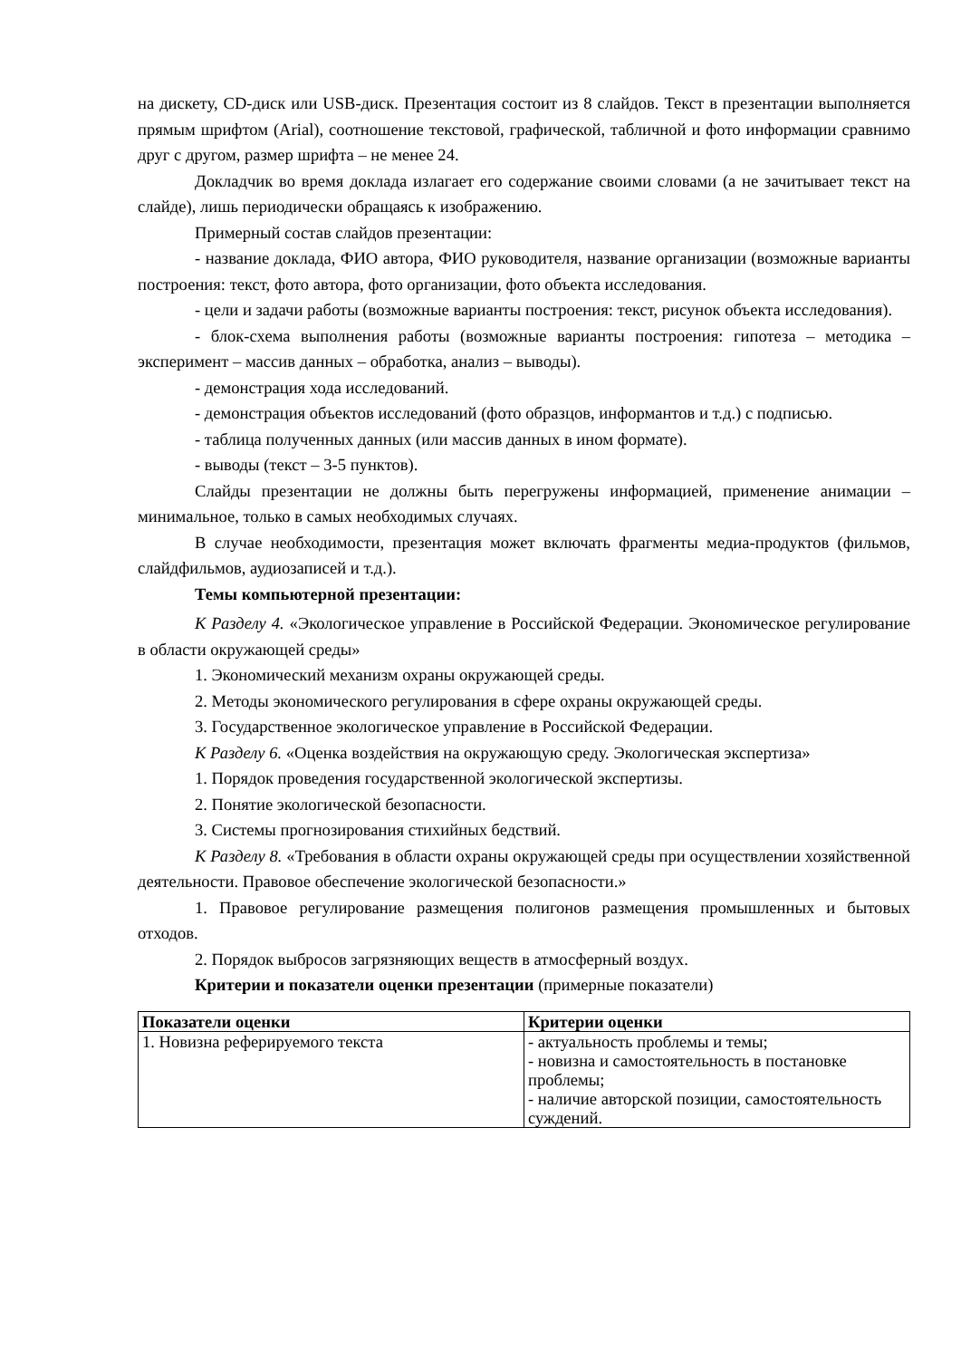на дискету, CD-диск или USB-диск. Презентация состоит из 8 слайдов. Текст в презентации выполняется прямым шрифтом (Arial), соотношение текстовой, графической, табличной и фото информации сравнимо друг с другом, размер шрифта – не менее 24.
Докладчик во время доклада излагает его содержание своими словами (а не зачитывает текст на слайде), лишь периодически обращаясь к изображению.
Примерный состав слайдов презентации:
- название доклада, ФИО автора, ФИО руководителя, название организации (возможные варианты построения: текст, фото автора, фото организации, фото объекта исследования.
- цели и задачи работы (возможные варианты построения: текст, рисунок объекта исследования).
- блок-схема выполнения работы (возможные варианты построения: гипотеза – методика – эксперимент – массив данных – обработка, анализ – выводы).
- демонстрация хода исследований.
- демонстрация объектов исследований (фото образцов, информантов и т.д.) с подписью.
- таблица полученных данных (или массив данных в ином формате).
- выводы (текст – 3-5 пунктов).
Слайды презентации не должны быть перегружены информацией, применение анимации – минимальное, только в самых необходимых случаях.
В случае необходимости, презентация может включать фрагменты медиа-продуктов (фильмов, слайдфильмов, аудиозаписей и т.д.).
Темы компьютерной презентации:
К Разделу 4. «Экологическое управление в Российской Федерации. Экономическое регулирование в области окружающей среды»
1. Экономический механизм охраны окружающей среды.
2. Методы экономического регулирования в сфере охраны окружающей среды.
3. Государственное экологическое управление в Российской Федерации.
К Разделу 6. «Оценка воздействия на окружающую среду. Экологическая экспертиза»
1. Порядок проведения государственной экологической экспертизы.
2. Понятие экологической безопасности.
3. Системы прогнозирования стихийных бедствий.
К Разделу 8. «Требования в области охраны окружающей среды при осуществлении хозяйственной деятельности. Правовое обеспечение экологической безопасности.»
1. Правовое регулирование размещения полигонов размещения промышленных и бытовых отходов.
2. Порядок выбросов загрязняющих веществ в атмосферный воздух.
Критерии и показатели оценки презентации (примерные показатели)
| Показатели оценки | Критерии оценки |
| --- | --- |
| 1. Новизна реферируемого текста | - актуальность проблемы и темы; - новизна и самостоятельность в постановке проблемы; - наличие авторской позиции, самостоятельность суждений. |